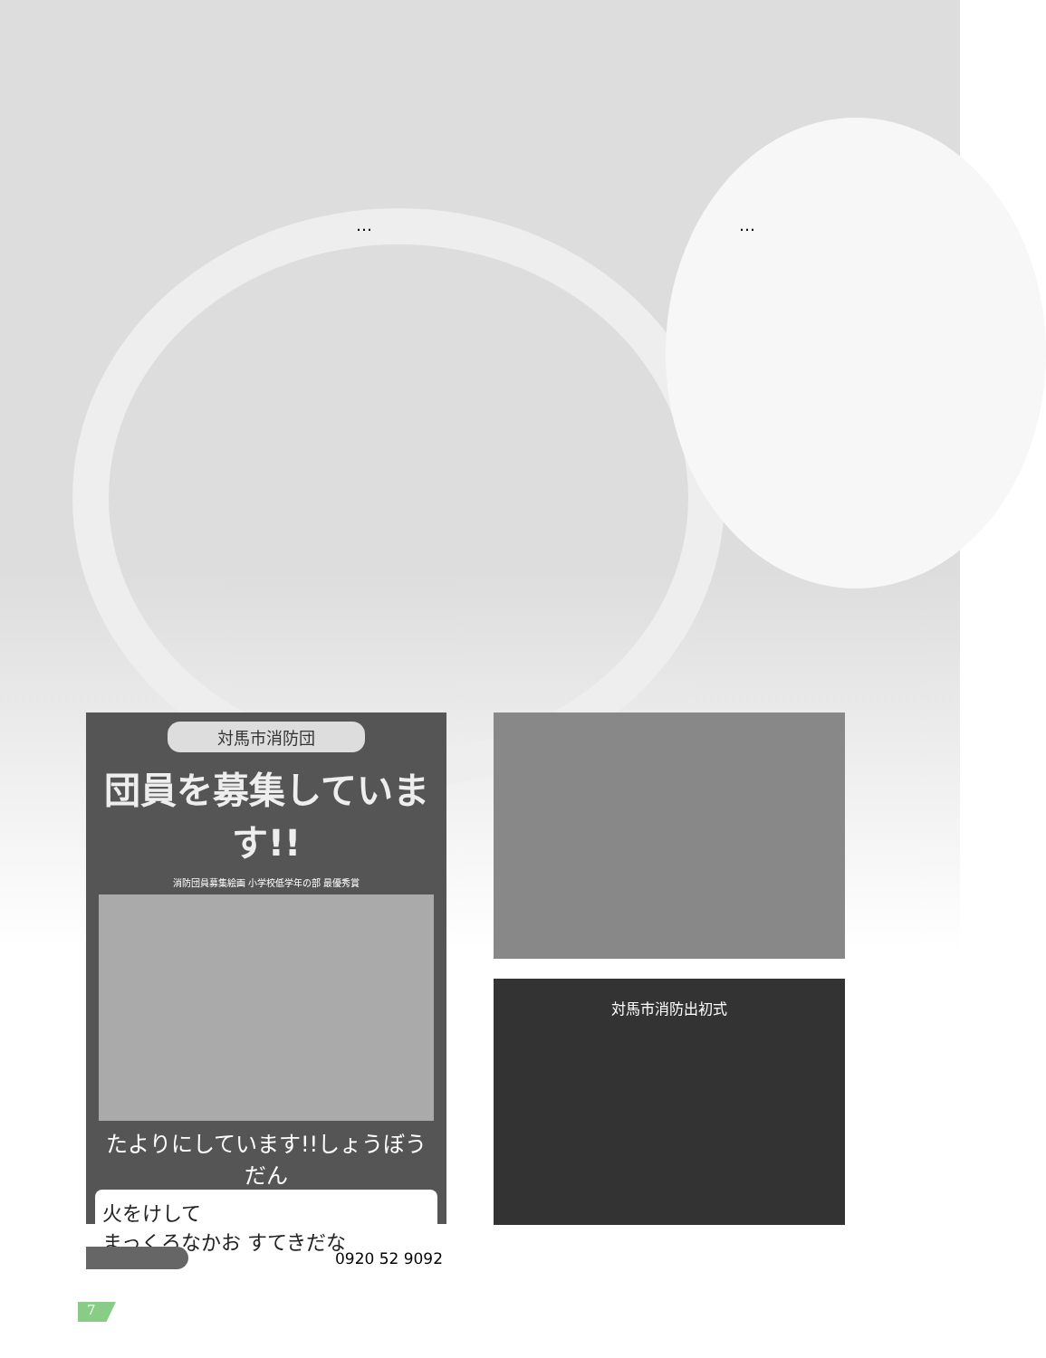… …
対馬市消防団
団員を募集しています!!
消防団員募集絵画 小学校低学年の部 最優秀賞
たよりにしています!!しょうぼうだん
火をけして
まっくろなかお すてきだな
対馬市消防出初式
0920 52 9092
7